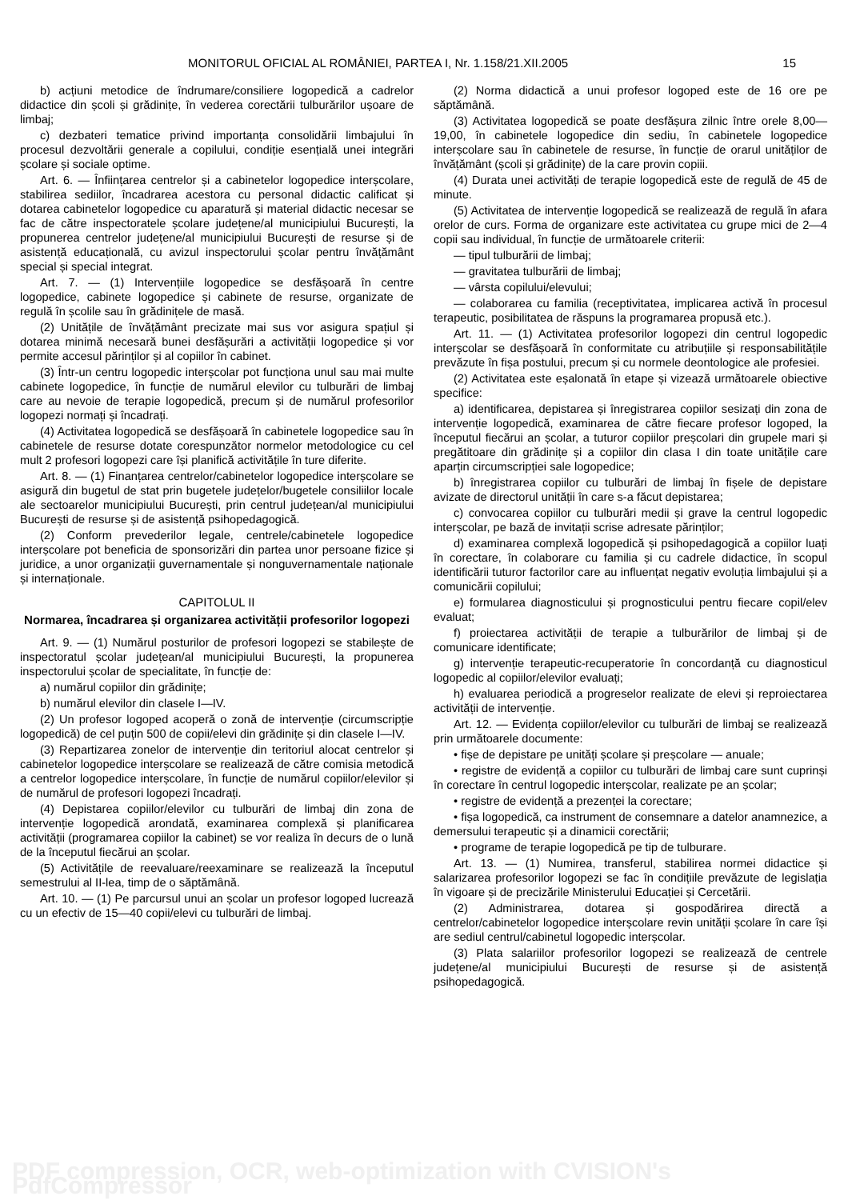MONITORUL OFICIAL AL ROMÂNIEI, PARTEA I, Nr. 1.158/21.XII.2005 15
b) acțiuni metodice de îndrumare/consiliere logopedică a cadrelor didactice din școli și grădinițe, în vederea corectării tulburărilor ușoare de limbaj;
c) dezbateri tematice privind importanța consolidării limbajului în procesul dezvoltării generale a copilului, condiție esențială unei integrări școlare și sociale optime.
Art. 6. — Înființarea centrelor și a cabinetelor logopedice interșcolare, stabilirea sediilor, încadrarea acestora cu personal didactic calificat și dotarea cabinetelor logopedice cu aparatură și material didactic necesar se fac de către inspectoratele școlare județene/al municipiului București, la propunerea centrelor județene/al municipiului București de resurse și de asistență educațională, cu avizul inspectorului școlar pentru învățământ special și special integrat.
Art. 7. — (1) Intervențiile logopedice se desfășoară în centre logopedice, cabinete logopedice și cabinete de resurse, organizate de regulă în școlile sau în grădinițele de masă.
(2) Unitățile de învățământ precizate mai sus vor asigura spațiul și dotarea minimă necesară bunei desfășurări a activității logopedice și vor permite accesul părinților și al copiilor în cabinet.
(3) Într-un centru logopedic interșcolar pot funcționa unul sau mai multe cabinete logopedice, în funcție de numărul elevilor cu tulburări de limbaj care au nevoie de terapie logopedică, precum și de numărul profesorilor logopezi normați și încadrați.
(4) Activitatea logopedică se desfășoară în cabinetele logopedice sau în cabinetele de resurse dotate corespunzător normelor metodologice cu cel mult 2 profesori logopezi care își planifică activitățile în ture diferite.
Art. 8. — (1) Finanțarea centrelor/cabinetelor logopedice interșcolare se asigură din bugetul de stat prin bugetele județelor/bugetele consiliilor locale ale sectoarelor municipiului București, prin centrul județean/al municipiului București de resurse și de asistență psihopedagogică.
(2) Conform prevederilor legale, centrele/cabinetele logopedice interșcolare pot beneficia de sponsorizări din partea unor persoane fizice și juridice, a unor organizații guvernamentale și nonguvernamentale naționale și internaționale.
CAPITOLUL II
Normarea, încadrarea și organizarea activității profesorilor logopezi
Art. 9. — (1) Numărul posturilor de profesori logopezi se stabilește de inspectoratul școlar județean/al municipiului București, la propunerea inspectorului școlar de specialitate, în funcție de:
a) numărul copiilor din grădinițe;
b) numărul elevilor din clasele I—IV.
(2) Un profesor logoped acoperă o zonă de intervenție (circumscripție logopedică) de cel puțin 500 de copii/elevi din grădinițe și din clasele I—IV.
(3) Repartizarea zonelor de intervenție din teritoriul alocat centrelor și cabinetelor logopedice interșcolare se realizează de către comisia metodică a centrelor logopedice interșcolare, în funcție de numărul copiilor/elevilor și de numărul de profesori logopezi încadrați.
(4) Depistarea copiilor/elevilor cu tulburări de limbaj din zona de intervenție logopedică arondată, examinarea complexă și planificarea activității (programarea copiilor la cabinet) se vor realiza în decurs de o lună de la începutul fiecărui an școlar.
(5) Activitățile de reevaluare/reexaminare se realizează la începutul semestrului al II-lea, timp de o săptămână.
Art. 10. — (1) Pe parcursul unui an școlar un profesor logoped lucrează cu un efectiv de 15—40 copii/elevi cu tulburări de limbaj.
(2) Norma didactică a unui profesor logoped este de 16 ore pe săptămână.
(3) Activitatea logopedică se poate desfășura zilnic între orele 8,00—19,00, în cabinetele logopedice din sediu, în cabinetele logopedice interșcolare sau în cabinetele de resurse, în funcție de orarul unităților de învățământ (școli și grădinițe) de la care provin copiii.
(4) Durata unei activități de terapie logopedică este de regulă de 45 de minute.
(5) Activitatea de intervenție logopedică se realizează de regulă în afara orelor de curs. Forma de organizare este activitatea cu grupe mici de 2—4 copii sau individual, în funcție de următoarele criterii:
— tipul tulburării de limbaj;
— gravitatea tulburării de limbaj;
— vârsta copilului/elevului;
— colaborarea cu familia (receptivitatea, implicarea activă în procesul terapeutic, posibilitatea de răspuns la programarea propusă etc.).
Art. 11. — (1) Activitatea profesorilor logopezi din centrul logopedic interșcolar se desfășoară în conformitate cu atribuțiile și responsabilitățile prevăzute în fișa postului, precum și cu normele deontologice ale profesiei.
(2) Activitatea este eșalonată în etape și vizează următoarele obiective specifice:
a) identificarea, depistarea și înregistrarea copiilor sesizați din zona de intervenție logopedică, examinarea de către fiecare profesor logoped, la începutul fiecărui an școlar, a tuturor copiilor preșcolari din grupele mari și pregătitoare din grădinițe și a copiilor din clasa I din toate unitățile care aparțin circumscripției sale logopedice;
b) înregistrarea copiilor cu tulburări de limbaj în fișele de depistare avizate de directorul unității în care s-a făcut depistarea;
c) convocarea copiilor cu tulburări medii și grave la centrul logopedic interșcolar, pe bază de invitații scrise adresate părinților;
d) examinarea complexă logopedică și psihopedagogică a copiilor luați în corectare, în colaborare cu familia și cu cadrele didactice, în scopul identificării tuturor factorilor care au influențat negativ evoluția limbajului și a comunicării copilului;
e) formularea diagnosticului și prognosticului pentru fiecare copil/elev evaluat;
f) proiectarea activității de terapie a tulburărilor de limbaj și de comunicare identificate;
g) intervenție terapeutic-recuperatorie în concordanță cu diagnosticul logopedic al copiilor/elevilor evaluați;
h) evaluarea periodică a progreselor realizate de elevi și reproiectarea activității de intervenție.
Art. 12. — Evidența copiilor/elevilor cu tulburări de limbaj se realizează prin următoarele documente:
• fișe de depistare pe unități școlare și preșcolare — anuale;
• registre de evidență a copiilor cu tulburări de limbaj care sunt cuprinși în corectare în centrul logopedic interșcolar, realizate pe an școlar;
• registre de evidență a prezenței la corectare;
• fișa logopedică, ca instrument de consemnare a datelor anamnezice, a demersului terapeutic și a dinamicii corectării;
• programe de terapie logopedică pe tip de tulburare.
Art. 13. — (1) Numirea, transferul, stabilirea normei didactice și salarizarea profesorilor logopezi se fac în condițiile prevăzute de legislația în vigoare și de precizările Ministerului Educației și Cercetării.
(2) Administrarea, dotarea și gospodărirea directă a centrelor/cabinetelor logopedice interșcolare revin unității școlare în care își are sediul centrul/cabinetul logopedic interșcolar.
(3) Plata salariilor profesorilor logopezi se realizează de centrele județene/al municipiului București de resurse și de asistență psihopedagogică.
PDF compression, OCR, web-optimization with CVISION's PdfCompressor